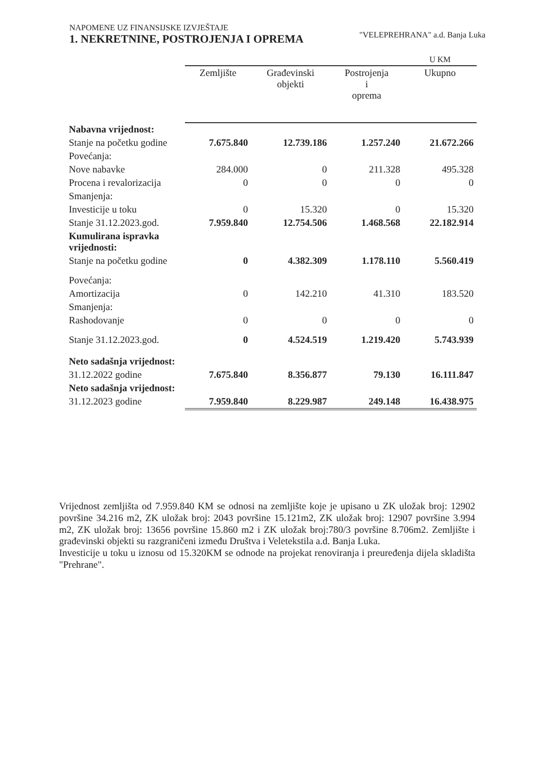NAPOMENE UZ FINANSIJSKE IZVJEŠTAJE
1. NEKRETNINE, POSTROJENJA I OPREMA
"VELEPREHRANA" a.d. Banja Luka
| | | | | U KM |
| --- | --- | --- | --- | --- |
| | Zemljište | Građevinski objekti | Postrojenja i oprema | Ukupno |
| Nabavna vrijednost: | | | | |
| Stanje na početku godine | 7.675.840 | 12.739.186 | 1.257.240 | 21.672.266 |
| Povećanja: | | | | |
| Nove nabavke | 284.000 | 0 | 211.328 | 495.328 |
| Procena i revalorizacija | 0 | 0 | 0 | 0 |
| Smanjenja: | | | | |
| Investicije u toku | 0 | 15.320 | 0 | 15.320 |
| Stanje 31.12.2023.god. | 7.959.840 | 12.754.506 | 1.468.568 | 22.182.914 |
| Kumulirana ispravka vrijednosti: | | | | |
| Stanje na početku godine | 0 | 4.382.309 | 1.178.110 | 5.560.419 |
| Povećanja: | | | | |
| Amortizacija | 0 | 142.210 | 41.310 | 183.520 |
| Smanjenja: | | | | |
| Rashodovanje | 0 | 0 | 0 | 0 |
| Stanje 31.12.2023.god. | 0 | 4.524.519 | 1.219.420 | 5.743.939 |
| Neto sadašnja vrijednost: | | | | |
| 31.12.2022 godine | 7.675.840 | 8.356.877 | 79.130 | 16.111.847 |
| Neto sadašnja vrijednost: | | | | |
| 31.12.2023 godine | 7.959.840 | 8.229.987 | 249.148 | 16.438.975 |
Vrijednost zemljišta od 7.959.840 KM se odnosi na zemljište koje je upisano u ZK uložak broj: 12902 površine 34.216 m2, ZK uložak broj: 2043 površine 15.121m2, ZK uložak broj: 12907 površine 3.994 m2, ZK uložak broj: 13656 površine 15.860 m2 i ZK uložak broj:780/3 površine 8.706m2. Zemljište i građevinski objekti su razgraničeni između Društva i Veletekstila a.d. Banja Luka.
Investicije u toku u iznosu od 15.320KM se odnode na projekat renoviranja i preuređenja dijela skladišta "Prehrane".